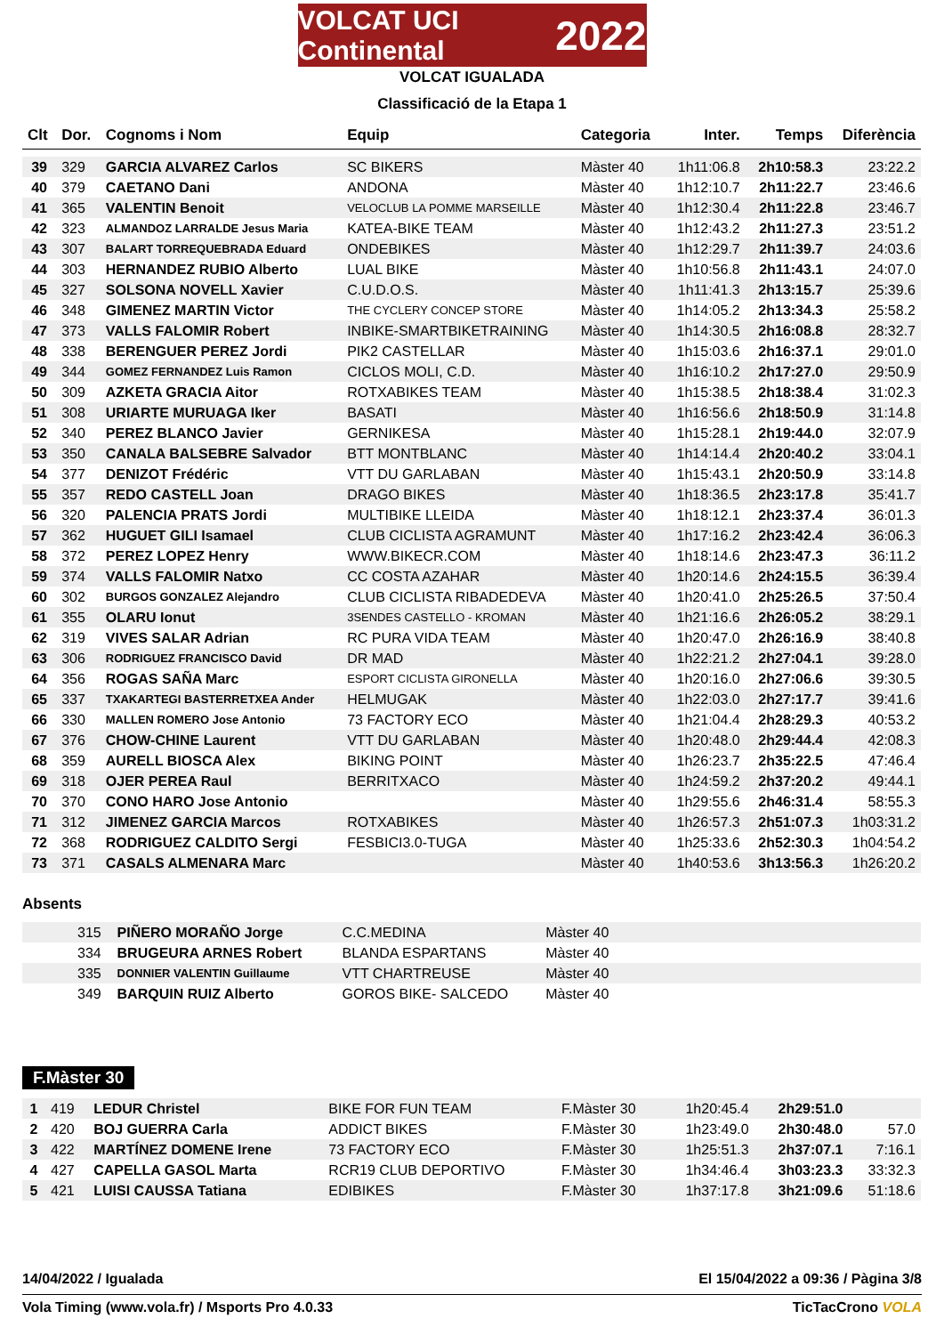VOLCAT UCI Continental 2022
VOLCAT IGUALADA
Classificació de la Etapa 1
| Clt | Dor. | Cognoms i Nom | Equip | Categoria | Inter. | Temps | Diferència |
| --- | --- | --- | --- | --- | --- | --- | --- |
| 39 | 329 | GARCIA ALVAREZ Carlos | SC BIKERS | Màster 40 | 1h11:06.8 | 2h10:58.3 | 23:22.2 |
| 40 | 379 | CAETANO Dani | ANDONA | Màster 40 | 1h12:10.7 | 2h11:22.7 | 23:46.6 |
| 41 | 365 | VALENTIN Benoit | VELOCLUB LA POMME MARSEILLE | Màster 40 | 1h12:30.4 | 2h11:22.8 | 23:46.7 |
| 42 | 323 | ALMANDOZ LARRALDE Jesus Maria | KATEA-BIKE TEAM | Màster 40 | 1h12:43.2 | 2h11:27.3 | 23:51.2 |
| 43 | 307 | BALART TORREQUEBRADA Eduard | ONDEBIKES | Màster 40 | 1h12:29.7 | 2h11:39.7 | 24:03.6 |
| 44 | 303 | HERNANDEZ RUBIO Alberto | LUAL BIKE | Màster 40 | 1h10:56.8 | 2h11:43.1 | 24:07.0 |
| 45 | 327 | SOLSONA NOVELL Xavier | C.U.D.O.S. | Màster 40 | 1h11:41.3 | 2h13:15.7 | 25:39.6 |
| 46 | 348 | GIMENEZ MARTIN Victor | THE CYCLERY CONCEP STORE | Màster 40 | 1h14:05.2 | 2h13:34.3 | 25:58.2 |
| 47 | 373 | VALLS FALOMIR Robert | INBIKE-SMARTBIKETRAINING | Màster 40 | 1h14:30.5 | 2h16:08.8 | 28:32.7 |
| 48 | 338 | BERENGUER PEREZ Jordi | PIK2 CASTELLAR | Màster 40 | 1h15:03.6 | 2h16:37.1 | 29:01.0 |
| 49 | 344 | GOMEZ FERNANDEZ Luis Ramon | CICLOS MOLI, C.D. | Màster 40 | 1h16:10.2 | 2h17:27.0 | 29:50.9 |
| 50 | 309 | AZKETA GRACIA Aitor | ROTXABIKES TEAM | Màster 40 | 1h15:38.5 | 2h18:38.4 | 31:02.3 |
| 51 | 308 | URIARTE MURUAGA Iker | BASATI | Màster 40 | 1h16:56.6 | 2h18:50.9 | 31:14.8 |
| 52 | 340 | PEREZ BLANCO Javier | GERNIKESA | Màster 40 | 1h15:28.1 | 2h19:44.0 | 32:07.9 |
| 53 | 350 | CANALA BALSEBRE Salvador | BTT MONTBLANC | Màster 40 | 1h14:14.4 | 2h20:40.2 | 33:04.1 |
| 54 | 377 | DENIZOT Frédéric | VTT DU GARLABAN | Màster 40 | 1h15:43.1 | 2h20:50.9 | 33:14.8 |
| 55 | 357 | REDO CASTELL Joan | DRAGO BIKES | Màster 40 | 1h18:36.5 | 2h23:17.8 | 35:41.7 |
| 56 | 320 | PALENCIA PRATS Jordi | MULTIBIKE LLEIDA | Màster 40 | 1h18:12.1 | 2h23:37.4 | 36:01.3 |
| 57 | 362 | HUGUET GILI Isamael | CLUB CICLISTA AGRAMUNT | Màster 40 | 1h17:16.2 | 2h23:42.4 | 36:06.3 |
| 58 | 372 | PEREZ LOPEZ Henry | WWW.BIKECR.COM | Màster 40 | 1h18:14.6 | 2h23:47.3 | 36:11.2 |
| 59 | 374 | VALLS FALOMIR Natxo | CC COSTA AZAHAR | Màster 40 | 1h20:14.6 | 2h24:15.5 | 36:39.4 |
| 60 | 302 | BURGOS GONZALEZ Alejandro | CLUB CICLISTA RIBADEDEVA | Màster 40 | 1h20:41.0 | 2h25:26.5 | 37:50.4 |
| 61 | 355 | OLARU Ionut | 3SENDES CASTELLO - KROMAN | Màster 40 | 1h21:16.6 | 2h26:05.2 | 38:29.1 |
| 62 | 319 | VIVES SALAR Adrian | RC PURA VIDA TEAM | Màster 40 | 1h20:47.0 | 2h26:16.9 | 38:40.8 |
| 63 | 306 | RODRIGUEZ FRANCISCO David | DR MAD | Màster 40 | 1h22:21.2 | 2h27:04.1 | 39:28.0 |
| 64 | 356 | ROGAS SAÑA Marc | ESPORT CICLISTA GIRONELLA | Màster 40 | 1h20:16.0 | 2h27:06.6 | 39:30.5 |
| 65 | 337 | TXAKARTEGI BASTERRETXEA Ander | HELMUGAK | Màster 40 | 1h22:03.0 | 2h27:17.7 | 39:41.6 |
| 66 | 330 | MALLEN ROMERO Jose Antonio | 73 FACTORY ECO | Màster 40 | 1h21:04.4 | 2h28:29.3 | 40:53.2 |
| 67 | 376 | CHOW-CHINE Laurent | VTT DU GARLABAN | Màster 40 | 1h20:48.0 | 2h29:44.4 | 42:08.3 |
| 68 | 359 | AURELL BIOSCA Alex | BIKING POINT | Màster 40 | 1h26:23.7 | 2h35:22.5 | 47:46.4 |
| 69 | 318 | OJER PEREA Raul | BERRITXACO | Màster 40 | 1h24:59.2 | 2h37:20.2 | 49:44.1 |
| 70 | 370 | CONO HARO Jose Antonio | | Màster 40 | 1h29:55.6 | 2h46:31.4 | 58:55.3 |
| 71 | 312 | JIMENEZ GARCIA Marcos | ROTXABIKES | Màster 40 | 1h26:57.3 | 2h51:07.3 | 1h03:31.2 |
| 72 | 368 | RODRIGUEZ CALDITO Sergi | FESBICI3.0-TUGA | Màster 40 | 1h25:33.6 | 2h52:30.3 | 1h04:54.2 |
| 73 | 371 | CASALS ALMENARA Marc | | Màster 40 | 1h40:53.6 | 3h13:56.3 | 1h26:20.2 |
Absents
| | 315 | PIÑERO MORAÑO Jorge | C.C.MEDINA | Màster 40 | |
| | 334 | BRUGEURA ARNES Robert | BLANDA ESPARTANS | Màster 40 | |
| | 335 | DONNIER VALENTIN Guillaume | VTT CHARTREUSE | Màster 40 | |
| | 349 | BARQUIN RUIZ Alberto | GOROS BIKE- SALCEDO | Màster 40 | |
F.Màster 30
| 1 | 419 | LEDUR Christel | BIKE FOR FUN TEAM | F.Màster 30 | 1h20:45.4 | 2h29:51.0 | |
| 2 | 420 | BOJ GUERRA Carla | ADDICT BIKES | F.Màster 30 | 1h23:49.0 | 2h30:48.0 | 57.0 |
| 3 | 422 | MARTÍNEZ DOMENE Irene | 73 FACTORY ECO | F.Màster 30 | 1h25:51.3 | 2h37:07.1 | 7:16.1 |
| 4 | 427 | CAPELLA GASOL Marta | RCR19 CLUB DEPORTIVO | F.Màster 30 | 1h34:46.4 | 3h03:23.3 | 33:32.3 |
| 5 | 421 | LUISI CAUSSA Tatiana | EDIBIKES | F.Màster 30 | 1h37:17.8 | 3h21:09.6 | 51:18.6 |
14/04/2022 / Igualada El 15/04/2022 a 09:36 / Pàgina 3/8
Vola Timing (www.vola.fr) / Msports Pro 4.0.33 TicTacCrono VOLA